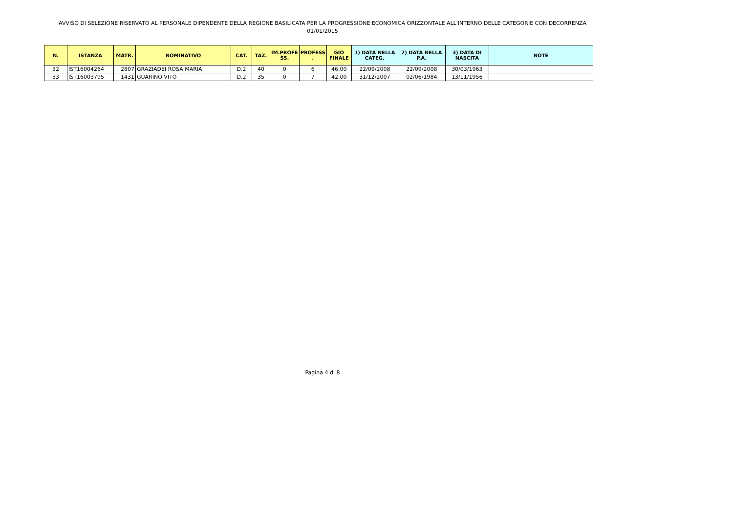AVVISO DI SELEZIONE RISERVATO AL PERSONALE DIPENDENTE DELLA REGIONE BASILICATA PER LA PROGRESSIONE ECONOMICA ORIZZONTALE ALL'INTERNO DELLE CATEGORIE CON DECORRENZA
01/01/2015
| N. | ISTANZA | MATR. | NOMINATIVO | CAT. | TAZ. | IM.PROFE SS. | PROFESS . | GIO FINALE | 1) DATA NELLA CATEG. | 2) DATA NELLA P.A. | 3) DATA DI NASCITA | NOTE |
| --- | --- | --- | --- | --- | --- | --- | --- | --- | --- | --- | --- | --- |
| 32 | IST16004264 | 2807 | GRAZIADEI ROSA MARIA | D.2 | 40 | 0 | 6 | 46,00 | 22/09/2008 | 22/09/2008 | 30/03/1963 | |
| 33 | IST16003795 | 1431 | GUARINO VITO | D.2 | 35 | 0 | 7 | 42,00 | 31/12/2007 | 02/06/1984 | 13/11/1956 | |
Pagina 4 di 8